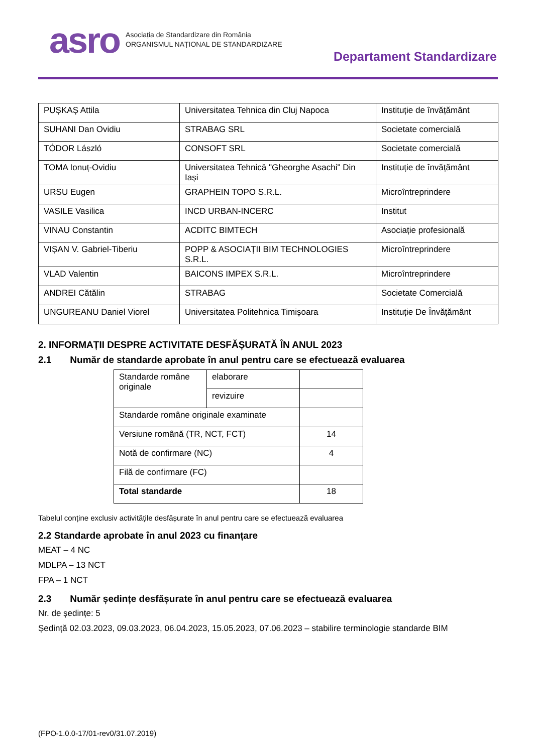asro
Asociația de Standardizare din România
ORGANISMUL NAȚIONAL DE STANDARDIZARE
Departament Standardizare
| PUȘKAȘ Attila | Universitatea Tehnica din Cluj Napoca | Instituție de învățământ |
| SUHANI Dan Ovidiu | STRABAG SRL | Societate comercială |
| TÓDOR László | CONSOFT SRL | Societate comercială |
| TOMA Ionuț-Ovidiu | Universitatea Tehnică "Gheorghe Asachi" Din Iași | Instituție de învățământ |
| URSU Eugen | GRAPHEIN TOPO S.R.L. | Microîntreprindere |
| VASILE Vasilica | INCD URBAN-INCERC | Institut |
| VINAU Constantin | ACDITC BIMTECH | Asociație profesională |
| VIȘAN V. Gabriel-Tiberiu | POPP & ASOCIAȚII BIM TECHNOLOGIES S.R.L. | Microîntreprindere |
| VLAD Valentin | BAICONS IMPEX S.R.L. | Microîntreprindere |
| ANDREI Cătălin | STRABAG | Societate Comercială |
| UNGUREANU Daniel Viorel | Universitatea Politehnica Timișoara | Instituție De Învățământ |
2. INFORMAȚII DESPRE ACTIVITATE DESFĂȘURATĂ ÎN ANUL 2023
2.1 Număr de standarde aprobate în anul pentru care se efectuează evaluarea
| Standarde române originale | elaborare | |
| | revizuire | |
| Standarde române originale examinate | | |
| Versiune română (TR, NCT, FCT) | | 14 |
| Notă de confirmare (NC) | | 4 |
| Filă de confirmare (FC) | | |
| Total standarde | | 18 |
Tabelul conține exclusiv activitățile desfășurate în anul pentru care se efectuează evaluarea
2.2 Standarde aprobate în anul 2023 cu finanțare
MEAT – 4 NC
MDLPA – 13 NCT
FPA – 1 NCT
2.3 Număr ședințe desfășurate în anul pentru care se efectuează evaluarea
Nr. de ședințe: 5
Ședință 02.03.2023, 09.03.2023, 06.04.2023, 15.05.2023, 07.06.2023 – stabilire terminologie standarde BIM
(FPO-1.0.0-17/01-rev0/31.07.2019)